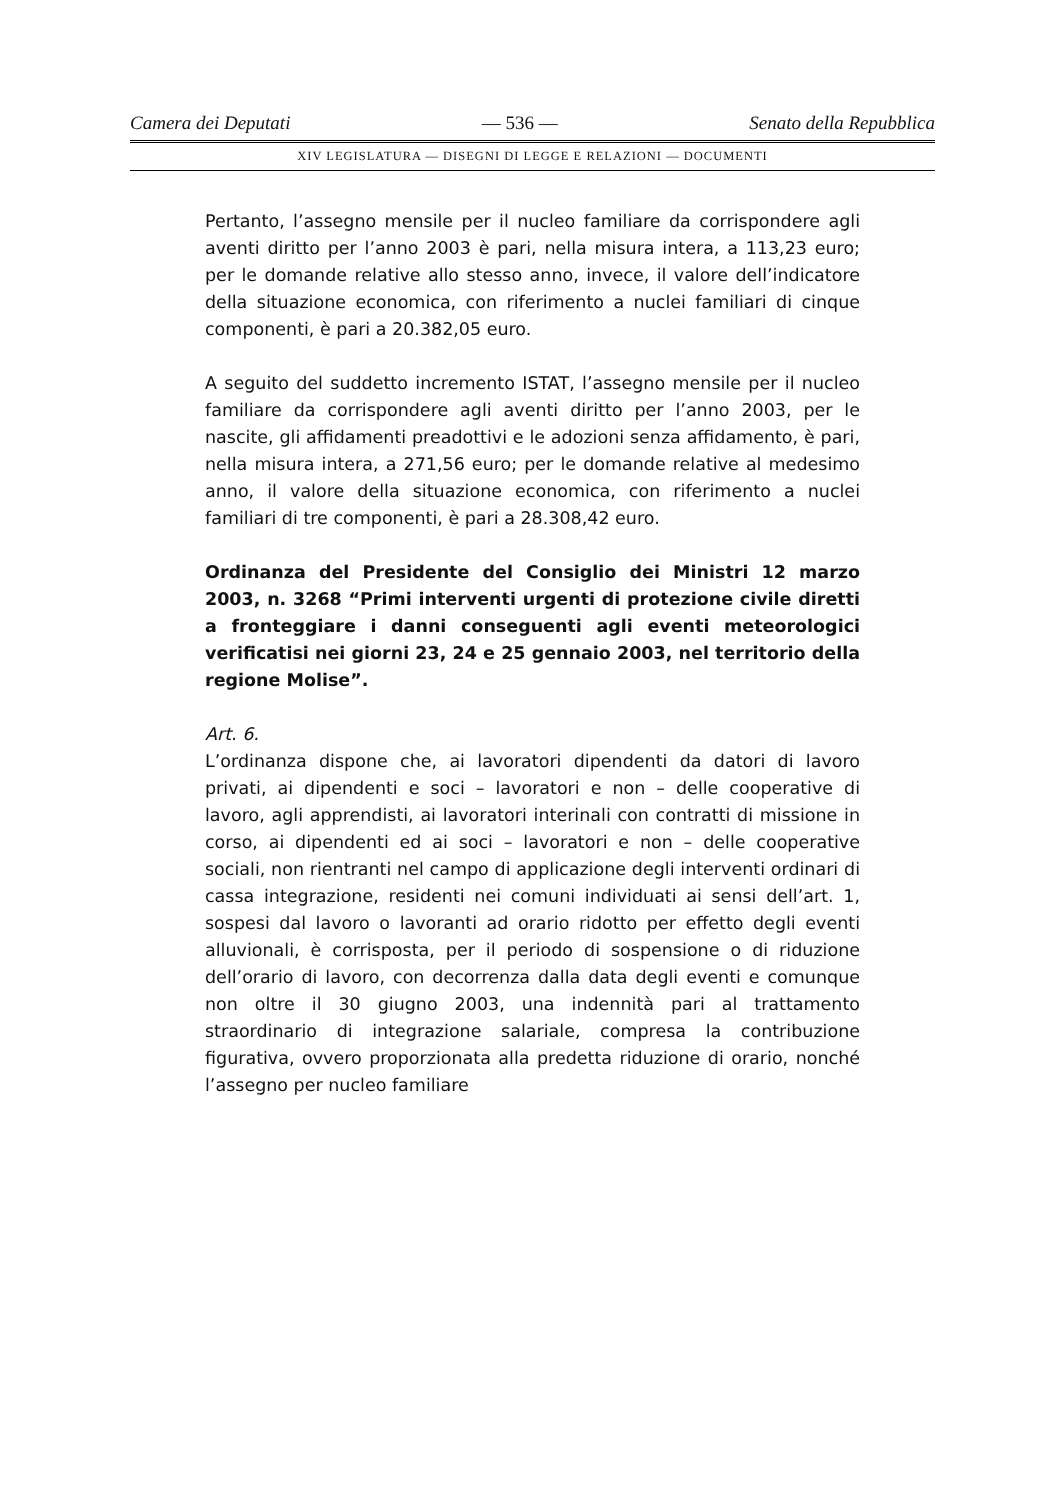Camera dei Deputati — 536 — Senato della Repubblica
XIV LEGISLATURA — DISEGNI DI LEGGE E RELAZIONI — DOCUMENTI
Pertanto, l’assegno mensile per il nucleo familiare da corrispondere agli aventi diritto per l’anno 2003 è pari, nella misura intera, a 113,23 euro; per le domande relative allo stesso anno, invece, il valore dell’indicatore della situazione economica, con riferimento a nuclei familiari di cinque componenti, è pari a 20.382,05 euro.
A seguito del suddetto incremento ISTAT, l’assegno mensile per il nucleo familiare da corrispondere agli aventi diritto per l’anno 2003, per le nascite, gli affidamenti preadottivi e le adozioni senza affidamento, è pari, nella misura intera, a 271,56 euro; per le domande relative al medesimo anno, il valore della situazione economica, con riferimento a nuclei familiari di tre componenti, è pari a 28.308,42 euro.
Ordinanza del Presidente del Consiglio dei Ministri 12 marzo 2003, n. 3268 “Primi interventi urgenti di protezione civile diretti a fronteggiare i danni conseguenti agli eventi meteorologici verificatisi nei giorni 23, 24 e 25 gennaio 2003, nel territorio della regione Molise”.
Art. 6.
L’ordinanza dispone che, ai lavoratori dipendenti da datori di lavoro privati, ai dipendenti e soci – lavoratori e non – delle cooperative di lavoro, agli apprendisti, ai lavoratori interinali con contratti di missione in corso, ai dipendenti ed ai soci – lavoratori e non – delle cooperative sociali, non rientranti nel campo di applicazione degli interventi ordinari di cassa integrazione, residenti nei comuni individuati ai sensi dell’art. 1, sospesi dal lavoro o lavoranti ad orario ridotto per effetto degli eventi alluvionali, è corrisposta, per il periodo di sospensione o di riduzione dell’orario di lavoro, con decorrenza dalla data degli eventi e comunque non oltre il 30 giugno 2003, una indennità pari al trattamento straordinario di integrazione salariale, compresa la contribuzione figurativa, ovvero proporzionata alla predetta riduzione di orario, nonché l’assegno per nucleo familiare